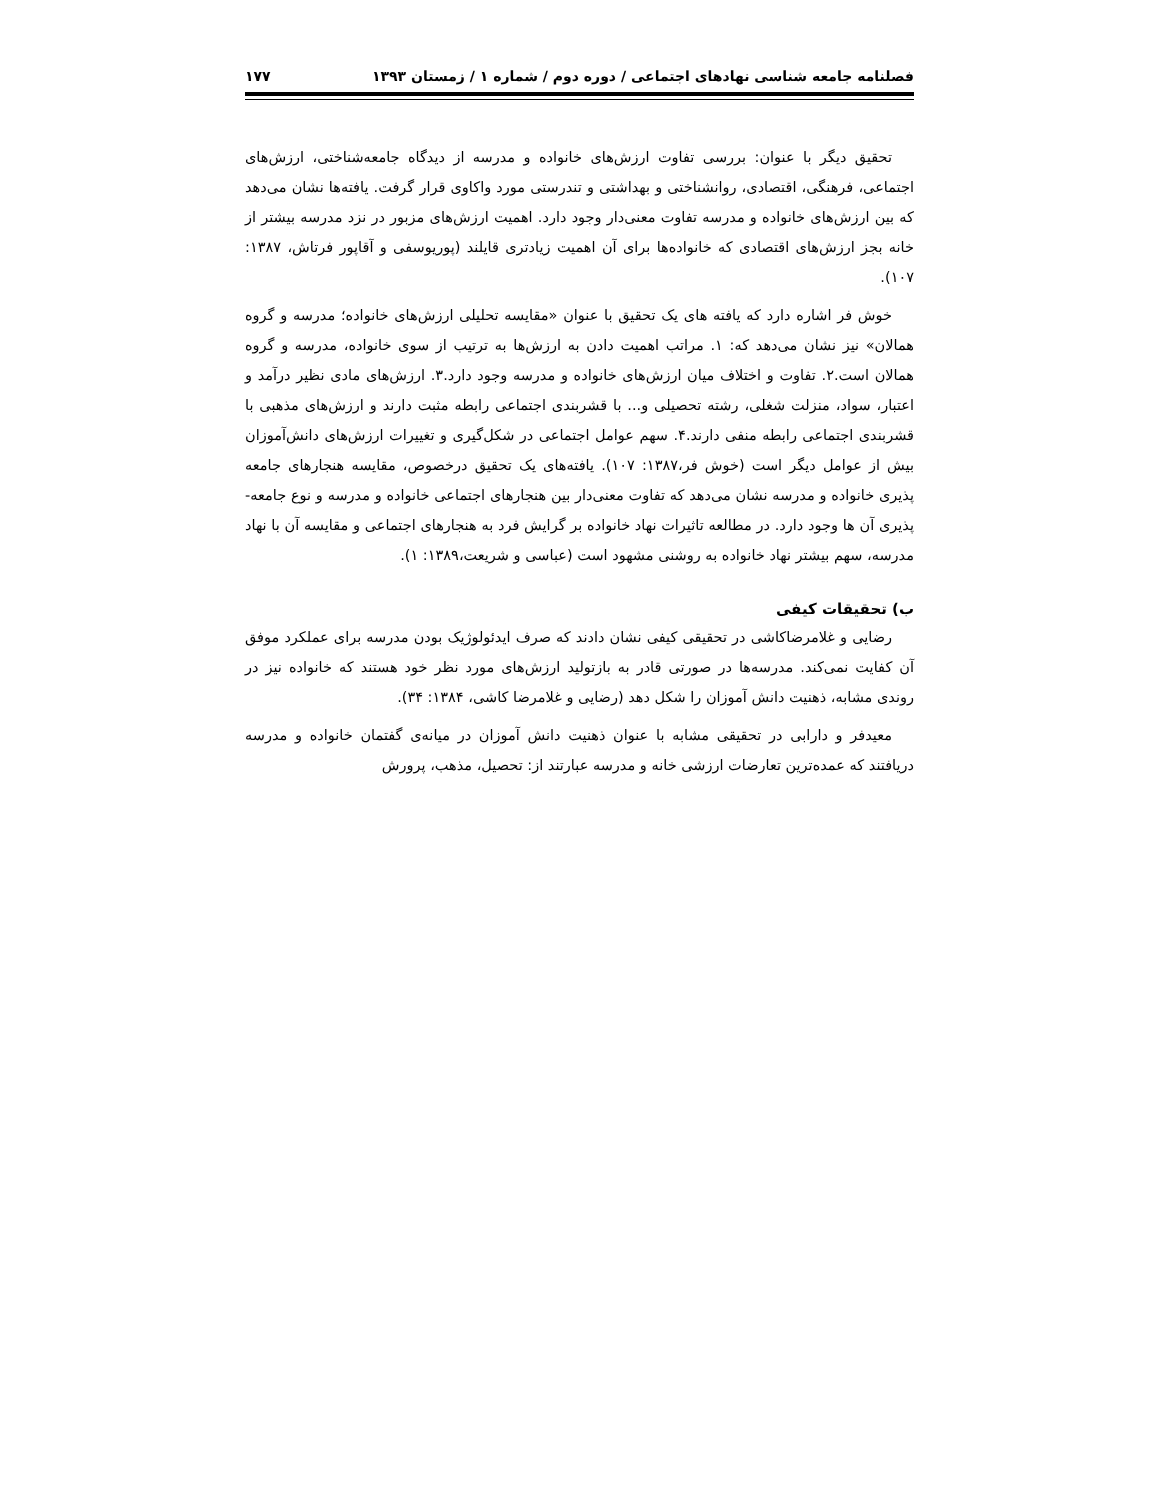فصلنامه جامعه شناسی نهادهای اجتماعی / دوره دوم / شماره ۱ / زمستان ۱۳۹۳ ۱۷۷
تحقیق دیگر با عنوان: بررسی تفاوت ارزش‌های خانواده و مدرسه از دیدگاه جامعه‌شناختی، ارزش‌های اجتماعی، فرهنگی، اقتصادی، روانشناختی و بهداشتی و تندرستی مورد واکاوی قرار گرفت. یافته‌ها نشان می‌دهد که بین ارزش‌های خانواده و مدرسه تفاوت معنی‌دار وجود دارد. اهمیت ارزش‌های مزبور در نزد مدرسه بیشتر از خانه بجز ارزش‌های اقتصادی که خانواده‌ها برای آن اهمیت زیادتری قایلند (پوریوسفی و آقاپور فرتاش، ۱۳۸۷: ۱۰۷).
خوش فر اشاره دارد که یافته های یک تحقیق با عنوان «مقایسه تحلیلی ارزش‌های خانواده؛ مدرسه و گروه همالان» نیز نشان می‌دهد که: ۱. مراتب اهمیت دادن به ارزش‌ها به ترتیب از سوی خانواده، مدرسه و گروه همالان است.۲. تفاوت و اختلاف میان ارزش‌های خانواده و مدرسه وجود دارد.۳. ارزش‌های مادی نظیر درآمد و اعتبار، سواد، منزلت شغلی، رشته تحصیلی و... با قشربندی اجتماعی رابطه مثبت دارند و ارزش‌های مذهبی با قشربندی اجتماعی رابطه منفی دارند.۴. سهم عوامل اجتماعی در شکل‌گیری و تغییرات ارزش‌های دانش‌آموزان بیش از عوامل دیگر است (خوش فر،۱۳۸۷: ۱۰۷). یافته‌های یک تحقیق درخصوص، مقایسه هنجارهای جامعه پذیری خانواده و مدرسه نشان می‌دهد که تفاوت معنی‌دار بین هنجارهای اجتماعی خانواده و مدرسه و نوع جامعه-پذیری آن ها وجود دارد. در مطالعه تاثیرات نهاد خانواده بر گرایش فرد به هنجارهای اجتماعی و مقایسه آن با نهاد مدرسه، سهم بیشتر نهاد خانواده به روشنی مشهود است (عباسی و شریعت،۱۳۸۹: ۱).
ب) تحقیقات کیفی
رضایی و غلامرضاکاشی در تحقیقی کیفی نشان دادند که صرف ایدئولوژیک بودن مدرسه برای عملکرد موفق آن کفایت نمی‌کند. مدرسه‌ها در صورتی قادر به بازتولید ارزش‌های مورد نظر خود هستند که خانواده نیز در روندی مشابه، ذهنیت دانش آموزان را شکل دهد (رضایی و غلامرضا کاشی، ۱۳۸۴: ۳۴).
معیدفر و دارابی در تحقیقی مشابه با عنوان ذهنیت دانش آموزان در میانه‌ی گفتمان خانواده و مدرسه دریافتند که عمده‌ترین تعارضات ارزشی خانه و مدرسه عبارتند از: تحصیل، مذهب، پرورش